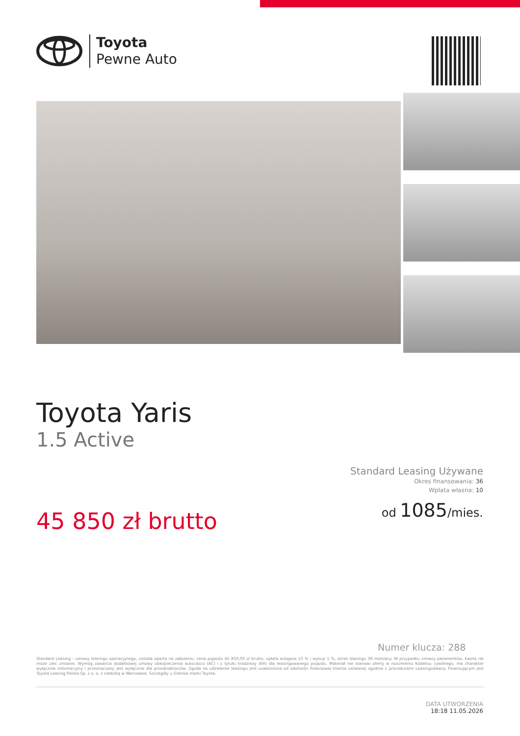Toyota
Pewne Auto
Toyota Yaris
1.5 Active
Standard Leasing Używane
Okres finansowania: 36
Wpłata własna: 10
od 1085/mies.
45 850 zł brutto
Numer klucza: 288
Standard Leasing - umowy leasingu operacyjnego, została oparta na założeniu: cena pojazdu 45 850,00 zł brutto, opłata wstępna 10 % i wykup 1 %, okres leasingu 36 miesięcy. W przypadku zmiany paramentów, kwota rat może ulec zmianie. Wymóg zawarcia dodatkowej umowy ubezpieczenia autocasco (AC) i z tytułu kradzieży (KR) dla leasingowanego pojazdu. Materiał nie stanowi oferty w rozumieniu Kodeksu cywilnego, ma charakter wyłącznie informacyjny i przeznaczony jest wyłącznie dla przedsiębiorców. Zgoda na udzielenie leasingu jest uzależniona od zdolności finansowej klienta ustalanej zgodnie z procedurami Leasingodawcy. Finansującym jest Toyota Leasing Polska Sp. z o. o. z siedzibą w Warszawie. Szczegóły u Dilerów marki Toyota.
DATA UTWORZENIA
18:18 11.05.2026